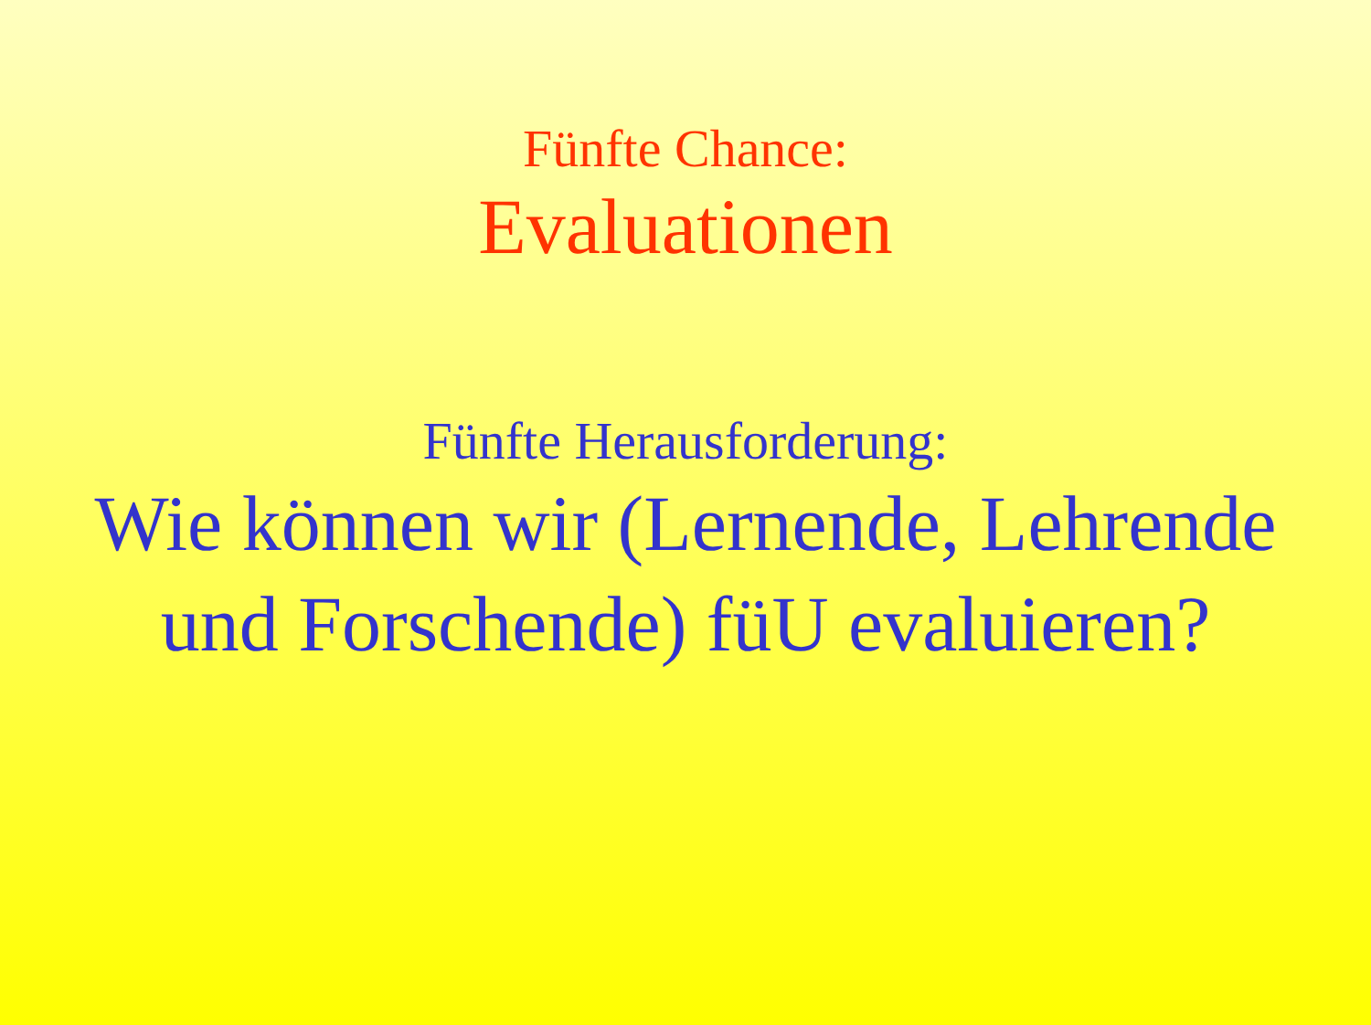Fünfte Chance:
Evaluationen
Fünfte Herausforderung:
Wie können wir (Lernende, Lehrende
und Forschende) füU evaluieren?